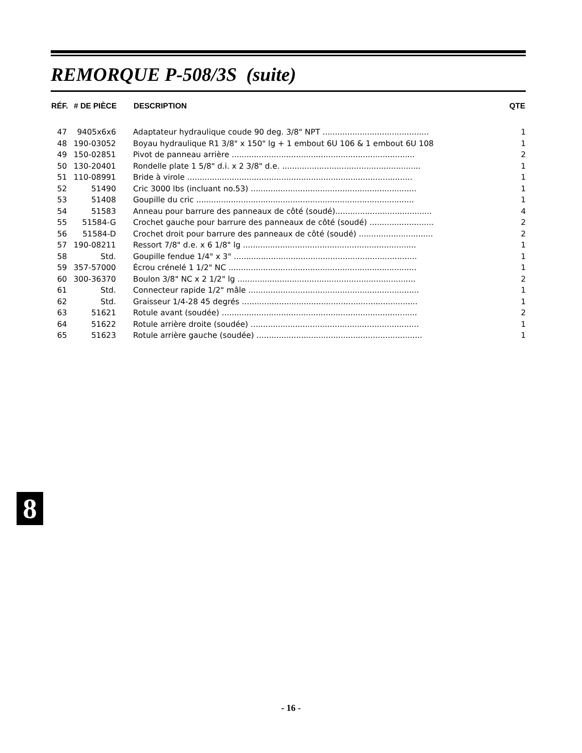REMORQUE P-508/3S (suite)
| RÉF. | # DE PIÈCE | DESCRIPTION | QTE |
| --- | --- | --- | --- |
| 47 | 9405x6x6 | Adaptateur hydraulique coude 90 deg. 3/8" NPT ........................................... | 1 |
| 48 | 190-03052 | Boyau hydraulique R1 3/8" x 150" lg + 1 embout 6U 106 & 1 embout 6U 108 | 1 |
| 49 | 150-02851 | Pivot de panneau arrière .......................................................................... | 2 |
| 50 | 130-20401 | Rondelle plate 1 5/8" d.i. x 2 3/8" d.e. ........................................................ | 1 |
| 51 | 110-08991 | Bride à virole ........................................................................................... | 1 |
| 52 | 51490 | Cric 3000 lbs (incluant no.53) ................................................................... | 1 |
| 53 | 51408 | Goupille du cric ........................................................................................ | 1 |
| 54 | 51583 | Anneau pour barrure des panneaux de côté (soudé)....................................... | 4 |
| 55 | 51584-G | Crochet gauche pour barrure des panneaux de côté (soudé) .......................... | 2 |
| 56 | 51584-D | Crochet droit pour barrure des panneaux de côté (soudé) .............................. | 2 |
| 57 | 190-08211 | Ressort 7/8" d.e. x 6 1/8" lg ...................................................................... | 1 |
| 58 | Std. | Goupille fendue 1/4" x 3" .......................................................................... | 1 |
| 59 | 357-57000 | Écrou crénelé 1 1/2" NC ............................................................................ | 1 |
| 60 | 300-36370 | Boulon 3/8" NC x 2 1/2" lg ........................................................................ | 2 |
| 61 | Std. | Connecteur rapide 1/2" mâle ..................................................................... | 1 |
| 62 | Std. | Graisseur 1/4-28 45 degrés ....................................................................... | 1 |
| 63 | 51621 | Rotule avant (soudée) ............................................................................... | 2 |
| 64 | 51622 | Rotule arrière droite (soudée) .................................................................... | 1 |
| 65 | 51623 | Rotule arrière gauche (soudée) ................................................................... | 1 |
8
- 16 -